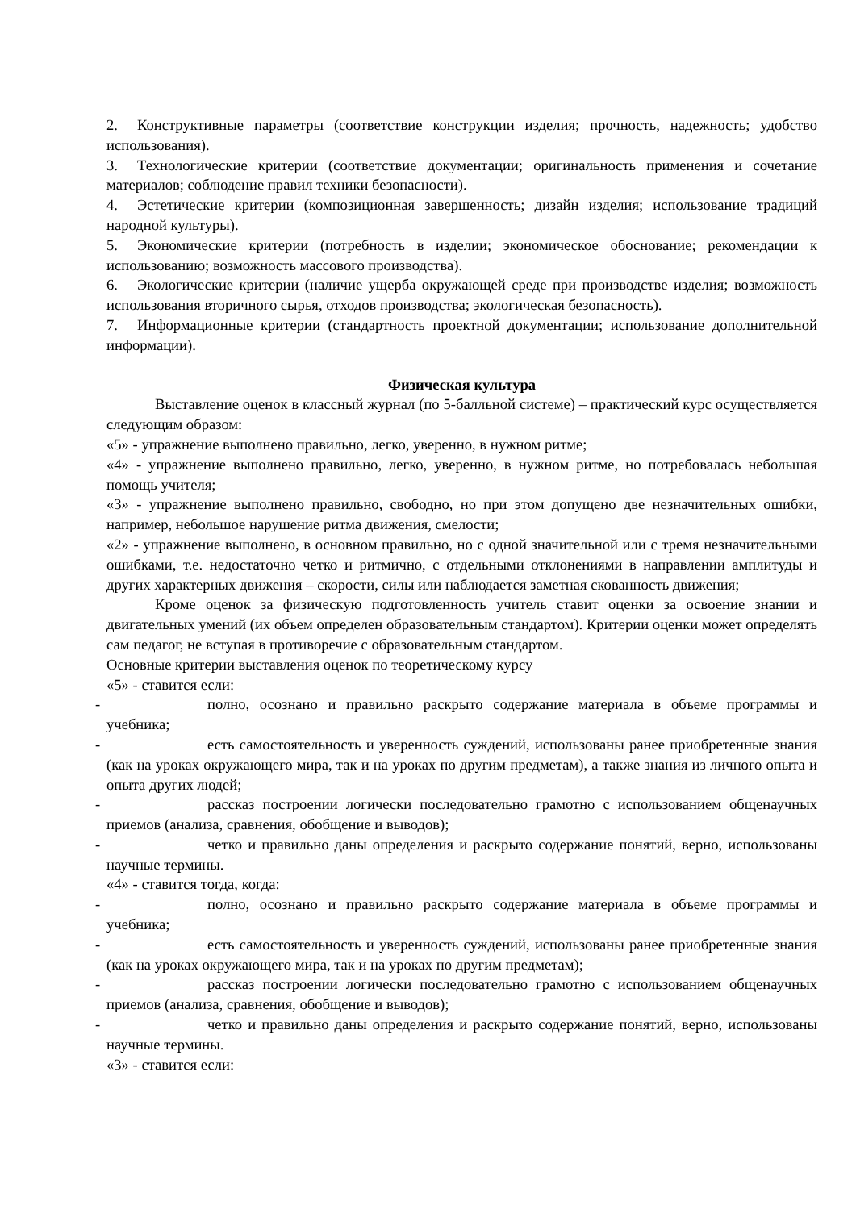2. Конструктивные параметры (соответствие конструкции изделия; прочность, надежность; удобство использования).
3. Технологические критерии (соответствие документации; оригинальность применения и сочетание материалов; соблюдение правил техники безопасности).
4. Эстетические критерии (композиционная завершенность; дизайн изделия; использование традиций народной культуры).
5. Экономические критерии (потребность в изделии; экономическое обоснование; рекомендации к использованию; возможность массового производства).
6. Экологические критерии (наличие ущерба окружающей среде при производстве изделия; возможность использования вторичного сырья, отходов производства; экологическая безопасность).
7. Информационные критерии (стандартность проектной документации; использование дополнительной информации).
Физическая культура
Выставление оценок в классный журнал (по 5-балльной системе) – практический курс осуществляется следующим образом:
«5» - упражнение выполнено правильно, легко, уверенно, в нужном ритме;
«4» - упражнение выполнено правильно, легко, уверенно, в нужном ритме, но потребовалась небольшая помощь учителя;
«3» - упражнение выполнено правильно, свободно, но при этом допущено две незначительных ошибки, например, небольшое нарушение ритма движения, смелости;
«2» - упражнение выполнено, в основном правильно, но с одной значительной или с тремя незначительными ошибками, т.е. недостаточно четко и ритмично, с отдельными отклонениями в направлении амплитуды и других характерных движения – скорости, силы или наблюдается заметная скованность движения;
Кроме оценок за физическую подготовленность учитель ставит оценки за освоение знании и двигательных умений (их объем определен образовательным стандартом). Критерии оценки может определять сам педагог, не вступая в противоречие с образовательным стандартом.
Основные критерии выставления оценок по теоретическому курсу
«5» - ставится если:
- полно, осознано и правильно раскрыто содержание материала в объеме программы и учебника;
- есть самостоятельность и уверенность суждений, использованы ранее приобретенные знания (как на уроках окружающего мира, так и на уроках по другим предметам), а также знания из личного опыта и опыта других людей;
- рассказ построении логически последовательно грамотно с использованием общенаучных приемов (анализа, сравнения, обобщение и выводов);
- четко и правильно даны определения и раскрыто содержание понятий, верно, использованы научные термины.
«4» - ставится тогда, когда:
- полно, осознано и правильно раскрыто содержание материала в объеме программы и учебника;
- есть самостоятельность и уверенность суждений, использованы ранее приобретенные знания (как на уроках окружающего мира, так и на уроках по другим предметам);
- рассказ построении логически последовательно грамотно с использованием общенаучных приемов (анализа, сравнения, обобщение и выводов);
- четко и правильно даны определения и раскрыто содержание понятий, верно, использованы научные термины.
«3» - ставится если: